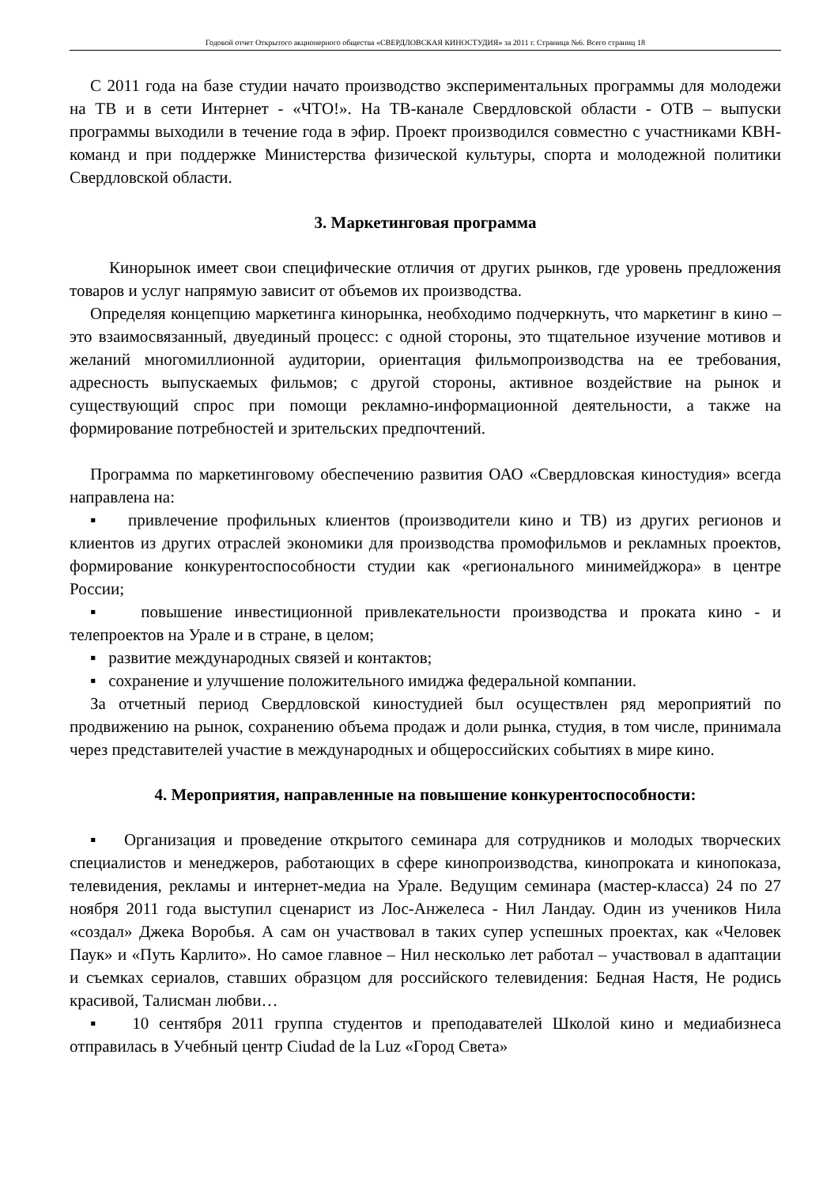Годовой отчет Открытого акционерного общества «СВЕРДЛОВСКАЯ КИНОСТУДИЯ» за 2011 г. Страница №6. Всего страниц 18
С 2011 года на базе студии начато производство экспериментальных программы для молодежи на ТВ и в сети Интернет - «ЧТО!». На ТВ-канале Свердловской области - ОТВ – выпуски программы выходили в течение года в эфир. Проект производился совместно с участниками КВН-команд и при поддержке Министерства физической культуры, спорта и молодежной политики Свердловской области.
3. Маркетинговая программа
Кинорынок имеет свои специфические отличия от других рынков, где уровень предложения товаров и услуг напрямую зависит от объемов их производства.
Определяя концепцию маркетинга кинорынка, необходимо подчеркнуть, что маркетинг в кино – это взаимосвязанный, двуединый процесс: с одной стороны, это тщательное изучение мотивов и желаний многомиллионной аудитории, ориентация фильмопроизводства на ее требования, адресность выпускаемых фильмов; с другой стороны, активное воздействие на рынок и существующий спрос при помощи рекламно-информационной деятельности, а также на формирование потребностей и зрительских предпочтений.
Программа по маркетинговому обеспечению развития ОАО «Свердловская киностудия» всегда направлена на:
▪ привлечение профильных клиентов (производители кино и ТВ) из других регионов и клиентов из других отраслей экономики для производства промофильмов и рекламных проектов, формирование конкурентоспособности студии как «регионального минимейджора» в центре России;
▪ повышение инвестиционной привлекательности производства и проката кино - и телепроектов на Урале и в стране, в целом;
▪ развитие международных связей и контактов;
▪ сохранение и улучшение положительного имиджа федеральной компании.
За отчетный период Свердловской киностудией был осуществлен ряд мероприятий по продвижению на рынок, сохранению объема продаж и доли рынка, студия, в том числе, принимала через представителей участие в международных и общероссийских событиях в мире кино.
4. Мероприятия, направленные на повышение конкурентоспособности:
▪ Организация и проведение открытого семинара для сотрудников и молодых творческих специалистов и менеджеров, работающих в сфере кинопроизводства, кинопроката и кинопоказа, телевидения, рекламы и интернет-медиа на Урале. Ведущим семинара (мастер-класса) 24 по 27 ноября 2011 года выступил сценарист из Лос-Анжелеса - Нил Ландау. Один из учеников Нила «создал» Джека Воробья. А сам он участвовал в таких супер успешных проектах, как «Человек Паук» и «Путь Карлито». Но самое главное – Нил несколько лет работал – участвовал в адаптации и съемках сериалов, ставших образцом для российского телевидения: Бедная Настя, Не родись красивой, Талисман любви…
▪ 10 сентября 2011 группа студентов и преподавателей Школой кино и медиабизнеса отправилась в Учебный центр Ciudad de la Luz «Город Света»